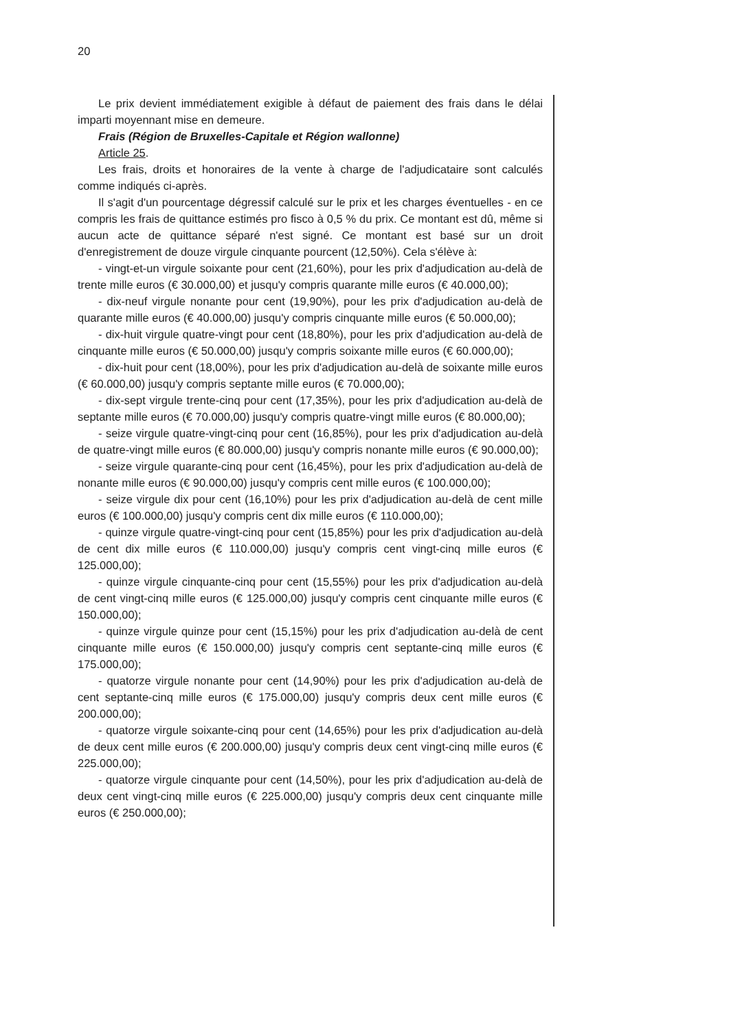20
Le prix devient immédiatement exigible à défaut de paiement des frais dans le délai imparti moyennant mise en demeure.
Frais (Région de Bruxelles-Capitale et Région wallonne)
Article 25.
Les frais, droits et honoraires de la vente à charge de l'adjudicataire sont calculés comme indiqués ci-après.
Il s'agit d'un pourcentage dégressif calculé sur le prix et les charges éventuelles - en ce compris les frais de quittance estimés pro fisco à 0,5 % du prix. Ce montant est dû, même si aucun acte de quittance séparé n'est signé. Ce montant est basé sur un droit d'enregistrement de douze virgule cinquante pourcent (12,50%). Cela s'élève à:
- vingt-et-un virgule soixante pour cent (21,60%), pour les prix d'adjudication au-delà de trente mille euros (€ 30.000,00) et jusqu'y compris quarante mille euros (€ 40.000,00);
- dix-neuf virgule nonante pour cent (19,90%), pour les prix d'adjudication au-delà de quarante mille euros (€ 40.000,00) jusqu'y compris cinquante mille euros (€ 50.000,00);
- dix-huit virgule quatre-vingt pour cent (18,80%), pour les prix d'adjudication au-delà de cinquante mille euros (€ 50.000,00) jusqu'y compris soixante mille euros (€ 60.000,00);
- dix-huit pour cent (18,00%), pour les prix d'adjudication au-delà de soixante mille euros (€ 60.000,00) jusqu'y compris septante mille euros (€ 70.000,00);
- dix-sept virgule trente-cinq pour cent (17,35%), pour les prix d'adjudication au-delà de septante mille euros (€ 70.000,00) jusqu'y compris quatre-vingt mille euros (€ 80.000,00);
- seize virgule quatre-vingt-cinq pour cent (16,85%), pour les prix d'adjudication au-delà de quatre-vingt mille euros (€ 80.000,00) jusqu'y compris nonante mille euros (€ 90.000,00);
- seize virgule quarante-cinq pour cent (16,45%), pour les prix d'adjudication au-delà de nonante mille euros (€ 90.000,00) jusqu'y compris cent mille euros (€ 100.000,00);
- seize virgule dix pour cent (16,10%) pour les prix d'adjudication au-delà de cent mille euros (€ 100.000,00) jusqu'y compris cent dix mille euros (€ 110.000,00);
- quinze virgule quatre-vingt-cinq pour cent (15,85%) pour les prix d'adjudication au-delà de cent dix mille euros (€ 110.000,00) jusqu'y compris cent vingt-cinq mille euros (€ 125.000,00);
- quinze virgule cinquante-cinq pour cent (15,55%) pour les prix d'adjudication au-delà de cent vingt-cinq mille euros (€ 125.000,00) jusqu'y compris cent cinquante mille euros (€ 150.000,00);
- quinze virgule quinze pour cent (15,15%) pour les prix d'adjudication au-delà de cent cinquante mille euros (€ 150.000,00) jusqu'y compris cent septante-cinq mille euros (€ 175.000,00);
- quatorze virgule nonante pour cent (14,90%) pour les prix d'adjudication au-delà de cent septante-cinq mille euros (€ 175.000,00) jusqu'y compris deux cent mille euros (€ 200.000,00);
- quatorze virgule soixante-cinq pour cent (14,65%) pour les prix d'adjudication au-delà de deux cent mille euros (€ 200.000,00) jusqu'y compris deux cent vingt-cinq mille euros (€ 225.000,00);
- quatorze virgule cinquante pour cent (14,50%), pour les prix d'adjudication au-delà de deux cent vingt-cinq mille euros (€ 225.000,00) jusqu'y compris deux cent cinquante mille euros (€ 250.000,00);